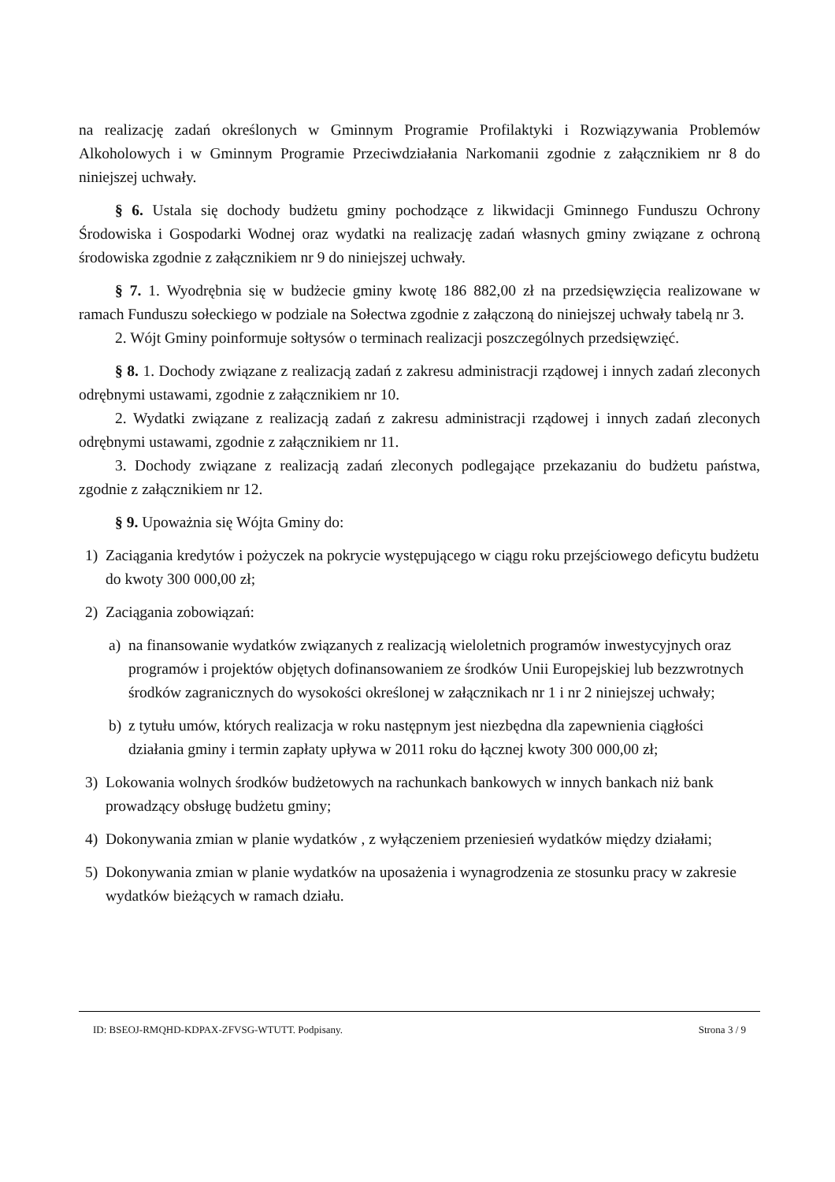na realizację zadań określonych w Gminnym Programie Profilaktyki i Rozwiązywania Problemów Alkoholowych i w Gminnym Programie Przeciwdziałania Narkomanii zgodnie z załącznikiem nr 8 do niniejszej uchwały.
§ 6. Ustala się dochody budżetu gminy pochodzące z likwidacji Gminnego Funduszu Ochrony Środowiska i Gospodarki Wodnej oraz wydatki na realizację zadań własnych gminy związane z ochroną środowiska zgodnie z załącznikiem nr 9 do niniejszej uchwały.
§ 7. 1. Wyodrębnia się w budżecie gminy kwotę 186 882,00 zł na przedsięwzięcia realizowane w ramach Funduszu sołeckiego w podziale na Sołectwa zgodnie z załączoną do niniejszej uchwały tabelą nr 3.
2. Wójt Gminy poinformuje sołtysów o terminach realizacji poszczególnych przedsięwzięć.
§ 8. 1. Dochody związane z realizacją zadań z zakresu administracji rządowej i innych zadań zleconych odrębnymi ustawami, zgodnie z załącznikiem nr 10.
2. Wydatki związane z realizacją zadań z zakresu administracji rządowej i innych zadań zleconych odrębnymi ustawami, zgodnie z załącznikiem nr 11.
3. Dochody związane z realizacją zadań zleconych podlegające przekazaniu do budżetu państwa, zgodnie z załącznikiem nr 12.
§ 9. Upoważnia się Wójta Gminy do:
1) Zaciągania kredytów i pożyczek na pokrycie występującego w ciągu roku przejściowego deficytu budżetu do kwoty 300 000,00 zł;
2) Zaciągania zobowiązań:
a) na finansowanie wydatków związanych z realizacją wieloletnich programów inwestycyjnych oraz programów i projektów objętych dofinansowaniem ze środków Unii Europejskiej lub bezzwrotnych środków zagranicznych do wysokości określonej w załącznikach nr 1 i nr 2 niniejszej uchwały;
b) z tytułu umów, których realizacja w roku następnym jest niezbędna dla zapewnienia ciągłości działania gminy i termin zapłaty upływa w 2011 roku do łącznej kwoty 300 000,00 zł;
3) Lokowania wolnych środków budżetowych na rachunkach bankowych w innych bankach niż bank prowadzący obsługę budżetu gminy;
4) Dokonywania zmian w planie wydatków , z wyłączeniem przeniesień wydatków między działami;
5) Dokonywania zmian w planie wydatków na uposażenia i wynagrodzenia ze stosunku pracy w zakresie wydatków bieżących w ramach działu.
ID: BSEOJ-RMQHD-KDPAX-ZFVSG-WTUTT. Podpisany. Strona 3 / 9